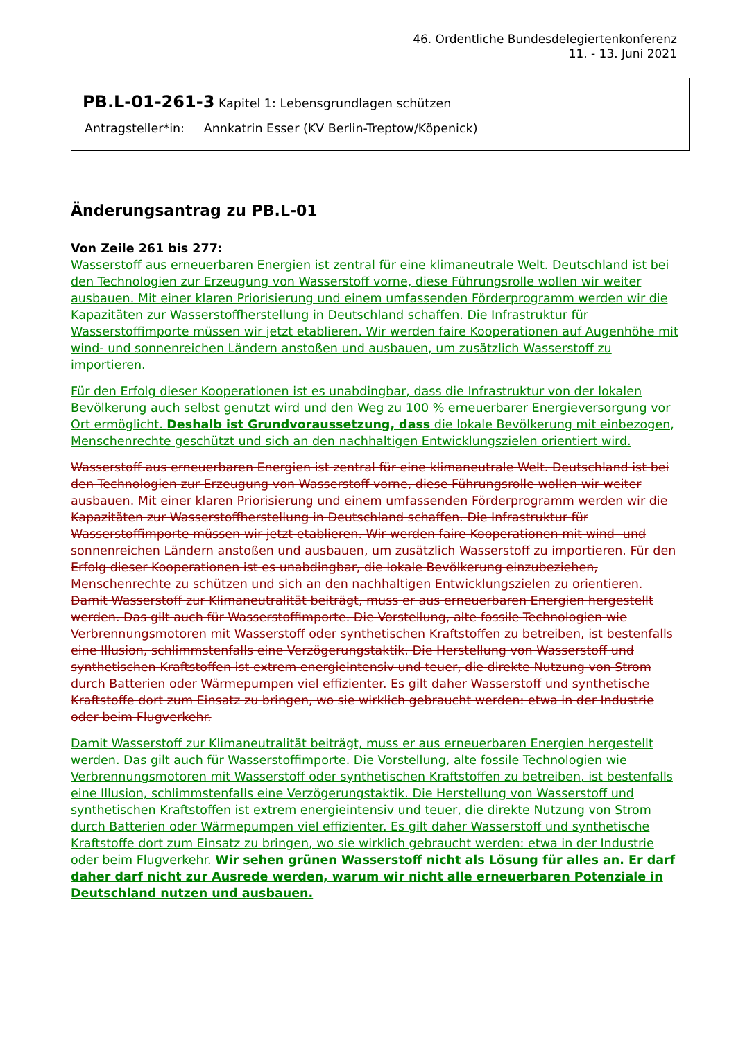46. Ordentliche Bundesdelegiertenkonferenz
11. - 13. Juni 2021
PB.L-01-261-3 Kapitel 1: Lebensgrundlagen schützen
Antragsteller*in: Annkatrin Esser (KV Berlin-Treptow/Köpenick)
Änderungsantrag zu PB.L-01
Von Zeile 261 bis 277:
Wasserstoff aus erneuerbaren Energien ist zentral für eine klimaneutrale Welt. Deutschland ist bei den Technologien zur Erzeugung von Wasserstoff vorne, diese Führungsrolle wollen wir weiter ausbauen. Mit einer klaren Priorisierung und einem umfassenden Förderprogramm werden wir die Kapazitäten zur Wasserstoffherstellung in Deutschland schaffen. Die Infrastruktur für Wasserstoffimporte müssen wir jetzt etablieren. Wir werden faire Kooperationen auf Augenhöhe mit wind- und sonnenreichen Ländern anstoßen und ausbauen, um zusätzlich Wasserstoff zu importieren.
Für den Erfolg dieser Kooperationen ist es unabdingbar, dass die Infrastruktur von der lokalen Bevölkerung auch selbst genutzt wird und den Weg zu 100 % erneuerbarer Energieversorgung vor Ort ermöglicht. Deshalb ist Grundvoraussetzung, dass die lokale Bevölkerung mit einbezogen, Menschenrechte geschützt und sich an den nachhaltigen Entwicklungszielen orientiert wird.
Wasserstoff aus erneuerbaren Energien ist zentral für eine klimaneutrale Welt. Deutschland ist bei den Technologien zur Erzeugung von Wasserstoff vorne, diese Führungsrolle wollen wir weiter ausbauen. Mit einer klaren Priorisierung und einem umfassenden Förderprogramm werden wir die Kapazitäten zur Wasserstoffherstellung in Deutschland schaffen. Die Infrastruktur für Wasserstoffimporte müssen wir jetzt etablieren. Wir werden faire Kooperationen mit wind- und sonnenreichen Ländern anstoßen und ausbauen, um zusätzlich Wasserstoff zu importieren. Für den Erfolg dieser Kooperationen ist es unabdingbar, die lokale Bevölkerung einzubeziehen, Menschenrechte zu schützen und sich an den nachhaltigen Entwicklungszielen zu orientieren. Damit Wasserstoff zur Klimaneutralität beiträgt, muss er aus erneuerbaren Energien hergestellt werden. Das gilt auch für Wasserstoffimporte. Die Vorstellung, alte fossile Technologien wie Verbrennungsmotoren mit Wasserstoff oder synthetischen Kraftstoffen zu betreiben, ist bestenfalls eine Illusion, schlimmstenfalls eine Verzögerungstaktik. Die Herstellung von Wasserstoff und synthetischen Kraftstoffen ist extrem energieintensiv und teuer, die direkte Nutzung von Strom durch Batterien oder Wärmepumpen viel effizienter. Es gilt daher Wasserstoff und synthetische Kraftstoffe dort zum Einsatz zu bringen, wo sie wirklich gebraucht werden: etwa in der Industrie oder beim Flugverkehr.
Damit Wasserstoff zur Klimaneutralität beiträgt, muss er aus erneuerbaren Energien hergestellt werden. Das gilt auch für Wasserstoffimporte. Die Vorstellung, alte fossile Technologien wie Verbrennungsmotoren mit Wasserstoff oder synthetischen Kraftstoffen zu betreiben, ist bestenfalls eine Illusion, schlimmstenfalls eine Verzögerungstaktik. Die Herstellung von Wasserstoff und synthetischen Kraftstoffen ist extrem energieintensiv und teuer, die direkte Nutzung von Strom durch Batterien oder Wärmepumpen viel effizienter. Es gilt daher Wasserstoff und synthetische Kraftstoffe dort zum Einsatz zu bringen, wo sie wirklich gebraucht werden: etwa in der Industrie oder beim Flugverkehr. Wir sehen grünen Wasserstoff nicht als Lösung für alles an. Er darf daher darf nicht zur Ausrede werden, warum wir nicht alle erneuerbaren Potenziale in Deutschland nutzen und ausbauen.